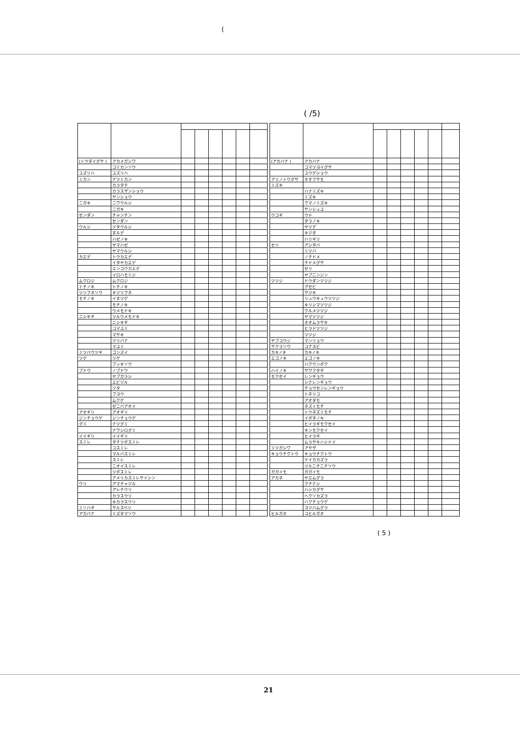(
( /5)
| (トウダイグサ ) | アカメガシワ | | | | | | |
| | コミカンソウ | | | | | | |
| ユズリハ | ユズリハ | | | | | | |
| ミカン | ナツミカン | | | | | | |
| | カラタチ | | | | | | |
| | カラスザンショウ | | | | | | |
| | サンショウ | | | | | | |
| ニガキ | ニワウルシ | | | | | | |
| | ニガキ | | | | | | |
| センダン | チャンチン | | | | | | |
| | センダン | | | | | | |
| ウルシ | ツタウルシ | | | | | | |
| | ヌルデ | | | | | | |
| | ハゼノキ | | | | | | |
| | ヤマハゼ | | | | | | |
| | ヤマウルシ | | | | | | |
| カエデ | トウカエデ | | | | | | |
| | イタヤカエデ | | | | | | |
| | エンコウカエデ | | | | | | |
| | イロハモミジ | | | | | | |
| ムクロジ | ムクロジ | | | | | | |
| トチノキ | トチノキ | | | | | | |
| ツリフネソウ | キツリフネ | | | | | | |
| モチノキ | イヌツゲ | | | | | | |
| | モチノキ | | | | | | |
| | ウメモドキ | | | | | | |
| ニシキギ | ツルウメモドキ | | | | | | |
| | ニシキギ | | | | | | |
| | コマユミ | | | | | | |
| | マサキ | | | | | | |
| | ツリバナ | | | | | | |
| | マユミ | | | | | | |
| ミツバウツギ | ゴンズイ | | | | | | |
| ツゲ | ツゲ | | | | | | |
| | フッキソウ | | | | | | |
| ブドウ | ノブドウ | | | | | | |
| | ヤブガラシ | | | | | | |
| | エビヅル | | | | | | |
| | ツタ | | | | | | |
| | フヨウ | | | | | | |
| | ムクゲ | | | | | | |
| | ゼニバアオイ | | | | | | |
| アオギリ | アオギリ | | | | | | |
| ジンチョウゲ | ジンチョウゲ | | | | | | |
| グミ | ナツグミ | | | | | | |
| | ナワシログミ | | | | | | |
| イイギリ | イイギリ | | | | | | |
| スミレ | タチツボスミレ | | | | | | |
| | コスミレ | | | | | | |
| | マルバスミレ | | | | | | |
| | スミレ | | | | | | |
| | ニオイスミレ | | | | | | |
| | ツボスミレ | | | | | | |
| | アメリカスミレサイシン | | | | | | |
| ウリ | アマチャヅル | | | | | | |
| | アレチウリ | | | | | | |
| | カラスウリ | | | | | | |
| | キカラスウリ | | | | | | |
| ミソハギ | サルスベリ | | | | | | |
| アカバナ | ミズタマソウ | | | | | | |
| (アカバナ ) | アカバナ | | | | | | |
| | コマツヨイグサ | | | | | | |
| | ユウゲショウ | | | | | | |
| アリノトウグサ | オオフサモ | | | | | | |
| ミズキ | | | | | | | |
| | ハナミズキ | | | | | | |
| | ミズキ | | | | | | |
| | クマノミズキ | | | | | | |
| | サンシュユ | | | | | | |
| ウコギ | ウド | | | | | | |
| | タラノキ | | | | | | |
| | ヤツデ | | | | | | |
| | キヅタ | | | | | | |
| | ハリギリ | | | | | | |
| セリ | アシタバ | | | | | | |
| | ミツバ | | | | | | |
| | ノチドメ | | | | | | |
| | チドメグサ | | | | | | |
| | セリ | | | | | | |
| | ヤブニンジン | | | | | | |
| ツツジ | ドウダンツツジ | | | | | | |
| | アセビ | | | | | | |
| | サツキ | | | | | | |
| | リュウキュウツツジ | | | | | | |
| | キリシマツツジ | | | | | | |
| | クルメツツジ | | | | | | |
| | ヤマツツジ | | | | | | |
| | オオムラサキ | | | | | | |
| | ヒラドツツジ | | | | | | |
| | ツツジ | | | | | | |
| ヤブコウジ | マンリョウ | | | | | | |
| サクラソウ | コナスビ | | | | | | |
| カキノキ | カキノキ | | | | | | |
| エゴノキ | エゴノキ | | | | | | |
| | ハクウンボク | | | | | | |
| ハイノキ | サワフタギ | | | | | | |
| モクセイ | レンギョウ | | | | | | |
| | シナレンギョウ | | | | | | |
| | チョウセンレンギョウ | | | | | | |
| | トネリコ | | | | | | |
| | アオダモ | | | | | | |
| | ネズミモチ | | | | | | |
| | トウネズミモチ | | | | | | |
| | イボタノキ | | | | | | |
| | ヒイラギモクセイ | | | | | | |
| | キンモクセイ | | | | | | |
| | ヒイラギ | | | | | | |
| | ムラサキハシドイ | | | | | | |
| ミツガシワ | アサザ | | | | | | |
| キョウチクトウ | キョウチクトウ | | | | | | |
| | テイカカズラ | | | | | | |
| | ツルニチニチソウ | | | | | | |
| ガガイモ | ガガイモ | | | | | | |
| アカネ | ヤエムグラ | | | | | | |
| | クチナシ | | | | | | |
| | ハシカグサ | | | | | | |
| | ヘクソカズラ | | | | | | |
| | ハクチョウゲ | | | | | | |
| | ヨツバムグラ | | | | | | |
| ヒルガオ | コヒルガオ | | | | | | |
( 5 )
21